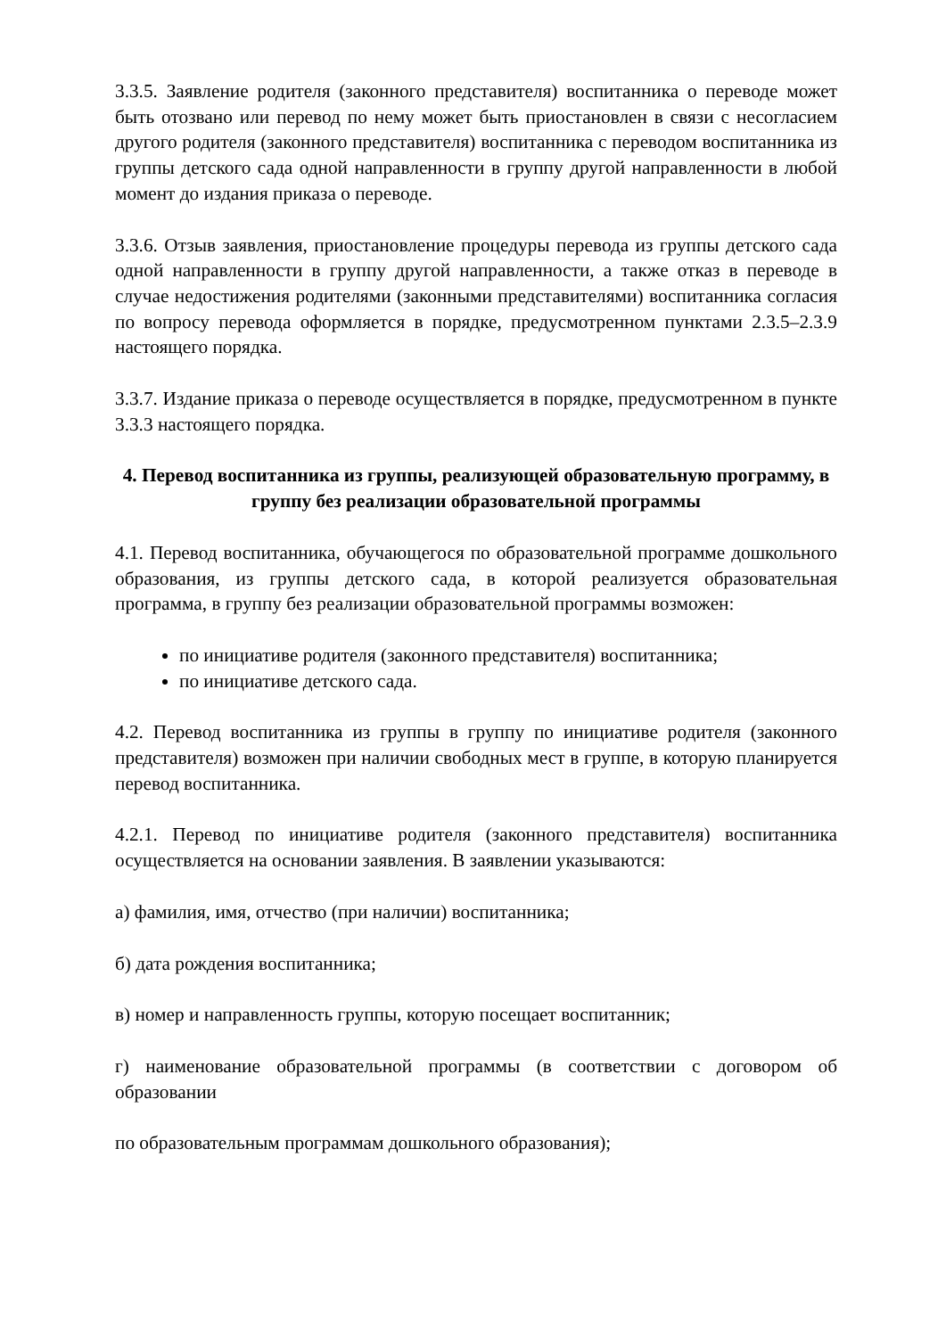3.3.5. Заявление родителя (законного представителя) воспитанника о переводе может быть отозвано или перевод по нему может быть приостановлен в связи с несогласием другого родителя (законного представителя) воспитанника с переводом воспитанника из группы детского сада одной направленности в группу другой направленности в любой момент до издания приказа о переводе.
3.3.6. Отзыв заявления, приостановление процедуры перевода из группы детского сада одной направленности в группу другой направленности, а также отказ в переводе в случае недостижения родителями (законными представителями) воспитанника согласия по вопросу перевода оформляется в порядке, предусмотренном пунктами 2.3.5–2.3.9 настоящего порядка.
3.3.7. Издание приказа о переводе осуществляется в порядке, предусмотренном в пункте 3.3.3 настоящего порядка.
4. Перевод воспитанника из группы, реализующей образовательную программу, в группу без реализации образовательной программы
4.1. Перевод воспитанника, обучающегося по образовательной программе дошкольного образования, из группы детского сада, в которой реализуется образовательная программа, в группу без реализации образовательной программы возможен:
по инициативе родителя (законного представителя) воспитанника;
по инициативе детского сада.
4.2. Перевод воспитанника из группы в группу по инициативе родителя (законного представителя) возможен при наличии свободных мест в группе, в которую планируется перевод воспитанника.
4.2.1. Перевод по инициативе родителя (законного представителя) воспитанника осуществляется на основании заявления. В заявлении указываются:
а) фамилия, имя, отчество (при наличии) воспитанника;
б) дата рождения воспитанника;
в) номер и направленность группы, которую посещает воспитанник;
г) наименование образовательной программы (в соответствии с договором об образовании
по образовательным программам дошкольного образования);